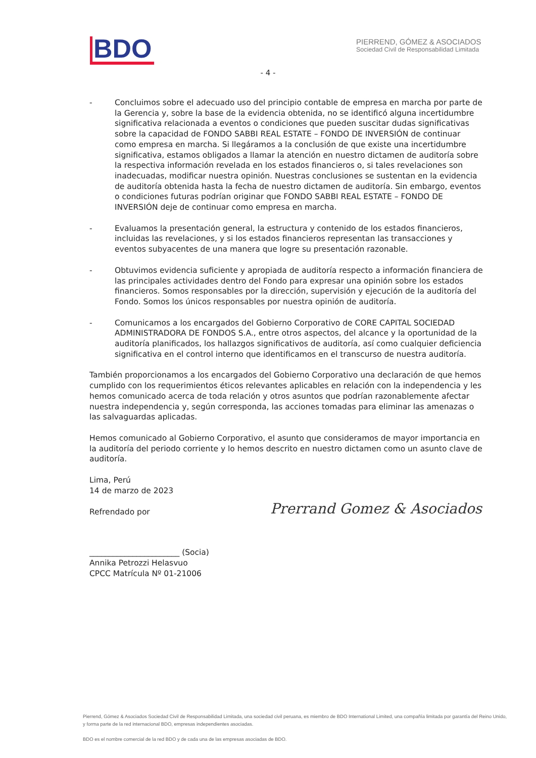BDO
PIERREND, GÓMEZ & ASOCIADOS
Sociedad Civil de Responsabilidad Limitada
- 4 -
- Concluimos sobre el adecuado uso del principio contable de empresa en marcha por parte de la Gerencia y, sobre la base de la evidencia obtenida, no se identificó alguna incertidumbre significativa relacionada a eventos o condiciones que pueden suscitar dudas significativas sobre la capacidad de FONDO SABBI REAL ESTATE – FONDO DE INVERSIÓN de continuar como empresa en marcha. Si llegáramos a la conclusión de que existe una incertidumbre significativa, estamos obligados a llamar la atención en nuestro dictamen de auditoría sobre la respectiva información revelada en los estados financieros o, si tales revelaciones son inadecuadas, modificar nuestra opinión. Nuestras conclusiones se sustentan en la evidencia de auditoría obtenida hasta la fecha de nuestro dictamen de auditoría. Sin embargo, eventos o condiciones futuras podrían originar que FONDO SABBI REAL ESTATE – FONDO DE INVERSIÓN deje de continuar como empresa en marcha.
- Evaluamos la presentación general, la estructura y contenido de los estados financieros, incluidas las revelaciones, y si los estados financieros representan las transacciones y eventos subyacentes de una manera que logre su presentación razonable.
- Obtuvimos evidencia suficiente y apropiada de auditoría respecto a información financiera de las principales actividades dentro del Fondo para expresar una opinión sobre los estados financieros. Somos responsables por la dirección, supervisión y ejecución de la auditoría del Fondo. Somos los únicos responsables por nuestra opinión de auditoría.
- Comunicamos a los encargados del Gobierno Corporativo de CORE CAPITAL SOCIEDAD ADMINISTRADORA DE FONDOS S.A., entre otros aspectos, del alcance y la oportunidad de la auditoría planificados, los hallazgos significativos de auditoría, así como cualquier deficiencia significativa en el control interno que identificamos en el transcurso de nuestra auditoría.
También proporcionamos a los encargados del Gobierno Corporativo una declaración de que hemos cumplido con los requerimientos éticos relevantes aplicables en relación con la independencia y les hemos comunicado acerca de toda relación y otros asuntos que podrían razonablemente afectar nuestra independencia y, según corresponda, las acciones tomadas para eliminar las amenazas o las salvaguardas aplicadas.
Hemos comunicado al Gobierno Corporativo, el asunto que consideramos de mayor importancia en la auditoría del periodo corriente y lo hemos descrito en nuestro dictamen como un asunto clave de auditoría.
Lima, Perú
14 de marzo de 2023
Refrendado por
_______________________ (Socia)
Annika Petrozzi Helasvuo
CPCC Matrícula Nº 01-21006
Prerrand Gomez & Asociados
Pierrend, Gómez & Asociados Sociedad Civil de Responsabilidad Limitada, una sociedad civil peruana, es miembro de BDO International Limited, una compañía limitada por garantía del Reino Unido, y forma parte de la red internacional BDO, empresas independientes asociadas.
BDO es el nombre comercial de la red BDO y de cada una de las empresas asociadas de BDO.